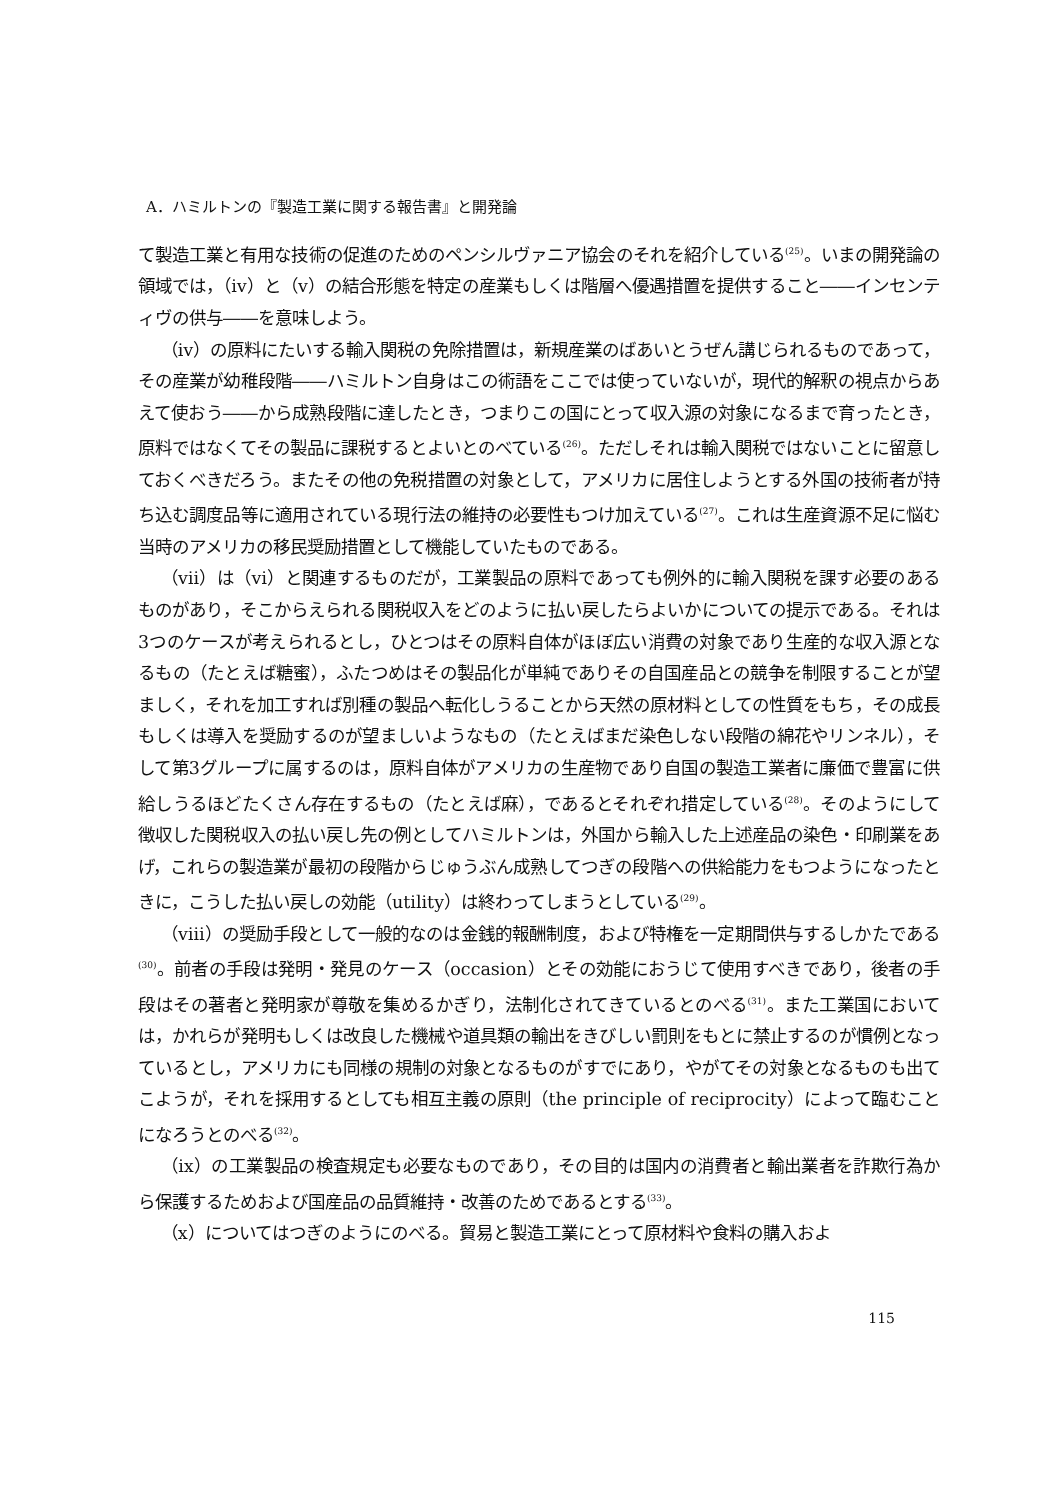A．ハミルトンの『製造工業に関する報告書』と開発論
て製造工業と有用な技術の促進のためのペンシルヴァニア協会のそれを紹介している<sup>(25)</sup>。いまの開発論の領域では，（ⅳ）と（ⅴ）の結合形態を特定の産業もしくは階層へ優遇措置を提供すること――インセンティヴの供与――を意味しよう。
（ⅳ）の原料にたいする輸入関税の免除措置は，新規産業のばあいとうぜん講じられるものであって，その産業が幼稚段階――ハミルトン自身はこの術語をここでは使っていないが，現代的解釈の視点からあえて使おう――から成熟段階に達したとき，つまりこの国にとって収入源の対象になるまで育ったとき，原料ではなくてその製品に課税するとよいとのべている<sup>(26)</sup>。ただしそれは輸入関税ではないことに留意しておくべきだろう。またその他の免税措置の対象として，アメリカに居住しようとする外国の技術者が持ち込む調度品等に適用されている現行法の維持の必要性もつけ加えている<sup>(27)</sup>。これは生産資源不足に悩む当時のアメリカの移民奨励措置として機能していたものである。
（ⅶ）は（ⅵ）と関連するものだが，工業製品の原料であっても例外的に輸入関税を課す必要のあるものがあり，そこからえられる関税収入をどのように払い戻したらよいかについての提示である。それは3つのケースが考えられるとし，ひとつはその原料自体がほぼ広い消費の対象であり生産的な収入源となるもの（たとえば糖蜜），ふたつめはその製品化が単純でありその自国産品との競争を制限することが望ましく，それを加工すれば別種の製品へ転化しうることから天然の原材料としての性質をもち，その成長もしくは導入を奨励するのが望ましいようなもの（たとえばまだ染色しない段階の綿花やリンネル），そして第3グループに属するのは，原料自体がアメリカの生産物であり自国の製造工業者に廉価で豊富に供給しうるほどたくさん存在するもの（たとえば麻），であるとそれぞれ措定している<sup>(28)</sup>。そのようにして徴収した関税収入の払い戻し先の例としてハミルトンは，外国から輸入した上述産品の染色・印刷業をあげ，これらの製造業が最初の段階からじゅうぶん成熟してつぎの段階への供給能力をもつようになったときに，こうした払い戻しの効能（utility）は終わってしまうとしている<sup>(29)</sup>。
（ⅷ）の奨励手段として一般的なのは金銭的報酬制度，および特権を一定期間供与するしかたである<sup>(30)</sup>。前者の手段は発明・発見のケース（occasion）とその効能におうじて使用すべきであり，後者の手段はその著者と発明家が尊敬を集めるかぎり，法制化されてきているとのべる<sup>(31)</sup>。また工業国においては，かれらが発明もしくは改良した機械や道具類の輸出をきびしい罰則をもとに禁止するのが慣例となっているとし，アメリカにも同様の規制の対象となるものがすでにあり，やがてその対象となるものも出てこようが，それを採用するとしても相互主義の原則（the principle of reciprocity）によって臨むことになろうとのべる<sup>(32)</sup>。
（ⅸ）の工業製品の検査規定も必要なものであり，その目的は国内の消費者と輸出業者を詐欺行為から保護するためおよび国産品の品質維持・改善のためであるとする<sup>(33)</sup>。
（ⅹ）についてはつぎのようにのべる。貿易と製造工業にとって原材料や食料の購入およ
115